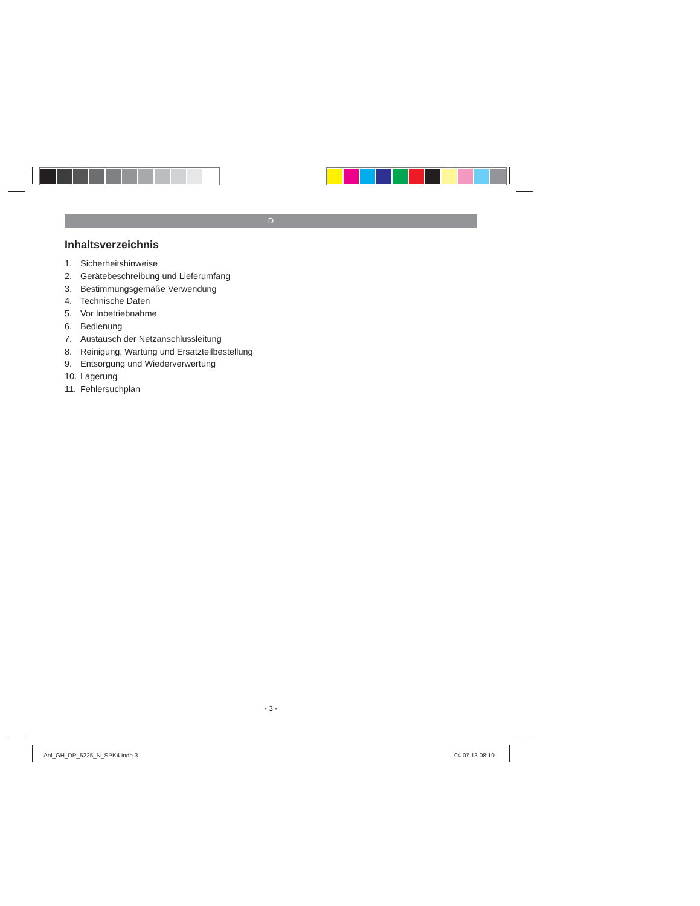D
Inhaltsverzeichnis
1. Sicherheitshinweise
2. Gerätebeschreibung und Lieferumfang
3. Bestimmungsgemäße Verwendung
4. Technische Daten
5. Vor Inbetriebnahme
6. Bedienung
7. Austausch der Netzanschlussleitung
8. Reinigung, Wartung und Ersatzteilbestellung
9. Entsorgung und Wiederverwertung
10. Lagerung
11. Fehlersuchplan
- 3 -
Anl_GH_DP_5225_N_SPK4.indb 3 04.07.13 08:10